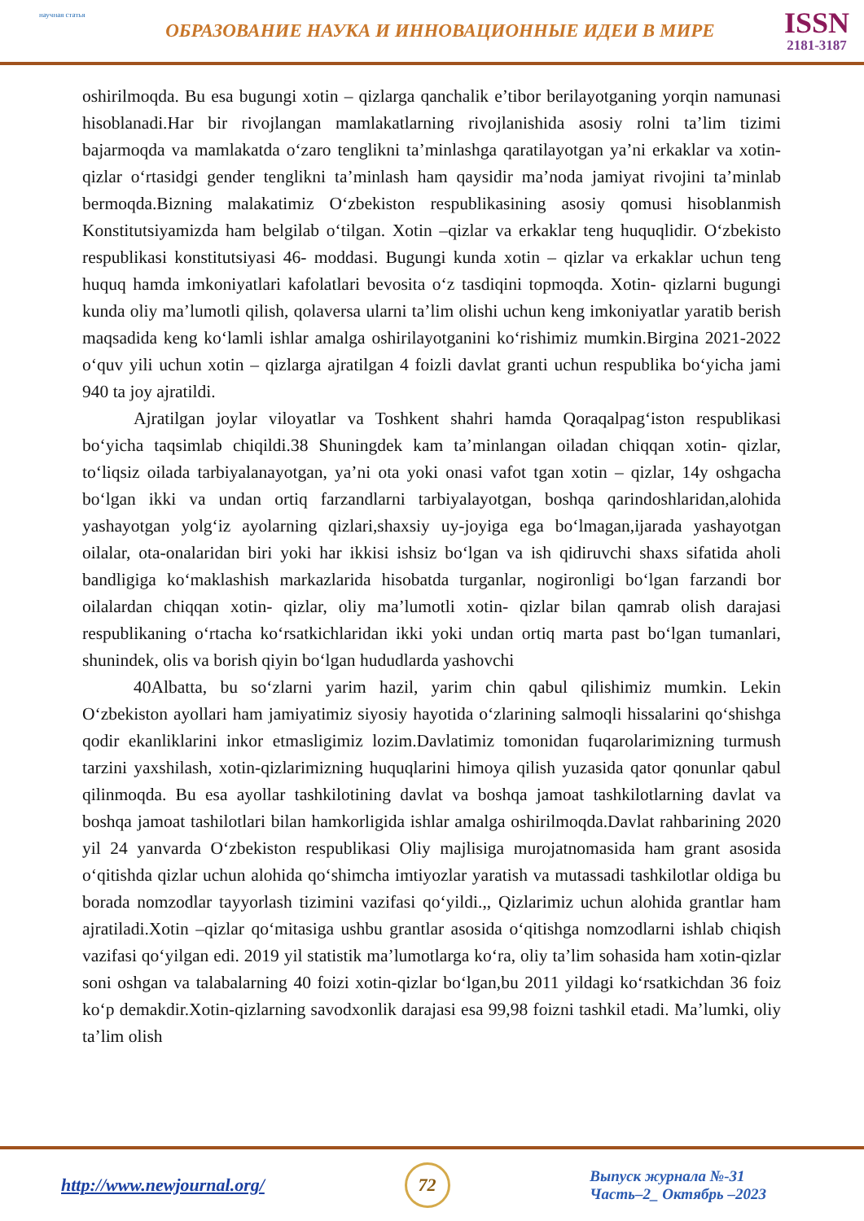научная статья
ОБРАЗОВАНИЕ НАУКА И ИННОВАЦИОННЫЕ ИДЕИ В МИРЕ
ISSN
2181-3187
oshirilmoqda. Bu esa bugungi xotin – qizlarga qanchalik e’tibor berilayotganing yorqin namunasi hisoblanadi.Har bir rivojlangan mamlakatlarning rivojlanishida asosiy rolni ta’lim tizimi bajarmoqda va mamlakatda o‘zaro tenglikni ta’minlashga qaratilayotgan ya’ni erkaklar va xotin- qizlar o‘rtasidgi gender tenglikni ta’minlash ham qaysidir ma’noda jamiyat rivojini ta’minlab bermoqda.Bizning malakatimiz O‘zbekiston respublikasining asosiy qomusi hisoblanmish Konstitutsiyamizda ham belgilab o‘tilgan. Xotin –qizlar va erkaklar teng huquqlidir. O‘zbekisto respublikasi konstitutsiyasi 46- moddasi. Bugungi kunda xotin – qizlar va erkaklar uchun teng huquq hamda imkoniyatlari kafolatlari bevosita o‘z tasdiqini topmoqda. Xotin- qizlarni bugungi kunda oliy ma’lumotli qilish, qolaversa ularni ta’lim olishi uchun keng imkoniyatlar yaratib berish maqsadida keng ko‘lamli ishlar amalga oshirilayotganini ko‘rishimiz mumkin.Birgina 2021-2022 o‘quv yili uchun xotin – qizlarga ajratilgan 4 foizli davlat granti uchun respublika bo‘yicha jami 940 ta joy ajratildi.
Ajratilgan joylar viloyatlar va Toshkent shahri hamda Qoraqalpag‘iston respublikasi bo‘yicha taqsimlab chiqildi.38 Shuningdek kam ta’minlangan oiladan chiqqan xotin- qizlar, to‘liqsiz oilada tarbiyalanayotgan, ya’ni ota yoki onasi vafot tgan xotin – qizlar, 14y oshgacha bo‘lgan ikki va undan ortiq farzandlarni tarbiyalayotgan, boshqa qarindoshlaridan,alohida yashayotgan yolg‘iz ayolarning qizlari,shaxsiy uy-joyiga ega bo‘lmagan,ijarada yashayotgan oilalar, ota-onalaridan biri yoki har ikkisi ishsiz bo‘lgan va ish qidiruvchi shaxs sifatida aholi bandligiga ko‘maklashish markazlarida hisobatda turganlar, nogironligi bo‘lgan farzandi bor oilalardan chiqqan xotin- qizlar, oliy ma’lumotli xotin- qizlar bilan qamrab olish darajasi respublikaning o‘rtacha ko‘rsatkichlaridan ikki yoki undan ortiq marta past bo‘lgan tumanlari, shunindek, olis va borish qiyin bo‘lgan hududlarda yashovchi
40Albatta, bu so‘zlarni yarim hazil, yarim chin qabul qilishimiz mumkin. Lekin O‘zbekiston ayollari ham jamiyatimiz siyosiy hayotida o‘zlarining salmoqli hissalarini qo‘shishga qodir ekanliklarini inkor etmasligimiz lozim.Davlatimiz tomonidan fuqarolarimizning turmush tarzini yaxshilash, xotin-qizlarimizning huquqlarini himoya qilish yuzasida qator qonunlar qabul qilinmoqda. Bu esa ayollar tashkilotining davlat va boshqa jamoat tashkilotlarning davlat va boshqa jamoat tashilotlari bilan hamkorligida ishlar amalga oshirilmoqda.Davlat rahbarining 2020 yil 24 yanvarda O‘zbekiston respublikasi Oliy majlisiga murojatnomasida ham grant asosida o‘qitishda qizlar uchun alohida qo‘shimcha imtiyozlar yaratish va mutassadi tashkilotlar oldiga bu borada nomzodlar tayyorlash tizimini vazifasi qo‘yildi.,, Qizlarimiz uchun alohida grantlar ham ajratiladi.Xotin –qizlar qo‘mitasiga ushbu grantlar asosida o‘qitishga nomzodlarni ishlab chiqish vazifasi qo‘yilgan edi. 2019 yil statistik ma’lumotlarga ko‘ra, oliy ta’lim sohasida ham xotin-qizlar soni oshgan va talabalarning 40 foizi xotin-qizlar bo‘lgan,bu 2011 yildagi ko‘rsatkichdan 36 foiz ko‘p demakdir.Xotin-qizlarning savodxonlik darajasi esa 99,98 foizni tashkil etadi. Ma’lumki, oliy ta’lim olish
http://www.newjournal.org/
72
Выпуск журнала №-31
Часть–2_ Октябрь –2023